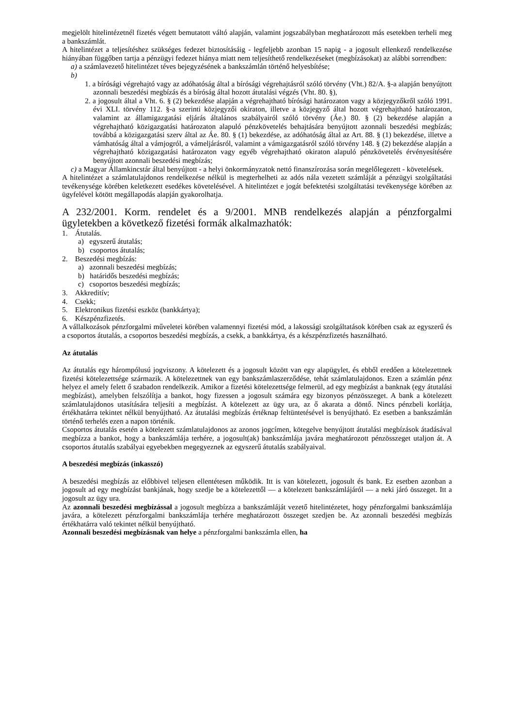megjelölt hitelintézetnél fizetés végett bemutatott váltó alapján, valamint jogszabályban meghatározott más esetekben terheli meg a bankszámlát.
A hitelintézet a teljesítéshez szükséges fedezet biztosításáig - legfeljebb azonban 15 napig - a jogosult ellenkező rendelkezése hiányában függőben tartja a pénzügyi fedezet hiánya miatt nem teljesíthető rendelkezéseket (megbízásokat) az alábbi sorrendben:
a) a számlavezető hitelintézet téves bejegyzésének a bankszámlán történő helyesbítése;
b)
1. a bírósági végrehajtó vagy az adóhatóság által a bírósági végrehajtásról szóló törvény (Vht.) 82/A. §-a alapján benyújtott azonnali beszedési megbízás és a bíróság által hozott átutalási végzés (Vht. 80. §),
2. a jogosult által a Vht. 6. § (2) bekezdése alapján a végrehajtható bírósági határozaton vagy a közjegyzőkről szóló 1991. évi XLI. törvény 112. §-a szerinti közjegyzői okiraton, illetve a közjegyző által hozott végrehajtható határozaton, valamint az államigazgatási eljárás általános szabályairól szóló törvény (Áe.) 80. § (2) bekezdése alapján a végrehajtható közigazgatási határozaton alapuló pénzkövetelés behajtására benyújtott azonnali beszedési megbízás; továbbá a közigazgatási szerv által az Áe. 80. § (1) bekezdése, az adóhatóság által az Art. 88. § (1) bekezdése, illetve a vámhatóság által a vámjogról, a vámeljárásról, valamint a vámigazgatásról szóló törvény 148. § (2) bekezdése alapján a végrehajtható közigazgatási határozaton vagy egyéb végrehajtható okiraton alapuló pénzkövetelés érvényesítésére benyújtott azonnali beszedési megbízás;
c) a Magyar Államkincstár által benyújtott - a helyi önkormányzatok nettó finanszírozása során megelőlegezett - követelések.
A hitelintézet a számlatulajdonos rendelkezése nélkül is megterhelheti az adós nála vezetett számláját a pénzügyi szolgáltatási tevékenysége körében keletkezett esedékes követelésével. A hitelintézet e jogát befektetési szolgáltatási tevékenysége körében az ügyfelével kötött megállapodás alapján gyakorolhatja.
A 232/2001. Korm. rendelet és a 9/2001. MNB rendelkezés alapján a pénzforgalmi ügyletekben a következő fizetési formák alkalmazhatók:
1. Átutalás.
a) egyszerű átutalás;
b) csoportos átutalás;
2. Beszedési megbízás:
a) azonnali beszedési megbízás;
b) határidős beszedési megbízás;
c) csoportos beszedési megbízás;
3. Akkreditív;
4. Csekk;
5. Elektronikus fizetési eszköz (bankkártya);
6. Készpénzfizetés.
A vállalkozások pénzforgalmi műveletei körében valamennyi fizetési mód, a lakossági szolgáltatások körében csak az egyszerű és a csoportos átutalás, a csoportos beszedési megbízás, a csekk, a bankkártya, és a készpénzfizetés használható.
Az átutalás
Az átutalás egy hárompólusú jogviszony. A kötelezett és a jogosult között van egy alapügylet, és ebből eredően a kötelezettnek fizetési kötelezettsége származik. A kötelezettnek van egy bankszámlaszerződése, tehát számlatulajdonos. Ezen a számlán pénz helyez el amely felett ő szabadon rendelkezik. Amikor a fizetési kötelezettsége felmerül, ad egy megbízást a banknak (egy átutalási megbízást), amelyben felszólítja a bankot, hogy fizessen a jogosult számára egy bizonyos pénzösszeget. A bank a kötelezett számlatulajdonos utasítására teljesíti a megbízást. A kötelezett az ügy ura, az ő akarata a döntő. Nincs pénzbeli korlátja, értékhatárra tekintet nélkül benyújtható. Az átutalási megbízás értéknap feltüntetésével is benyújtható. Ez esetben a bankszámlán történő terhelés ezen a napon történik.
Csoportos átutalás esetén a kötelezett számlatulajdonos az azonos jogcímen, kötegelve benyújtott átutalási megbízások átadásával megbízza a bankot, hogy a bankszámlája terhére, a jogosult(ak) bankszámlája javára meghatározott pénzösszeget utaljon át. A csoportos átutalás szabályai egyebekben megegyeznek az egyszerű átutalás szabályaival.
A beszedési megbízás (inkasszó)
A beszedési megbízás az előbbivel teljesen ellentétesen működik. Itt is van kötelezett, jogosult és bank. Ez esetben azonban a jogosult ad egy megbízást bankjának, hogy szedje be a kötelezettől — a kötelezett bankszámlájáról — a neki járó összeget. Itt a jogosult az ügy ura.
Az azonnali beszedési megbízással a jogosult megbízza a bankszámláját vezető hitelintézetet, hogy pénzforgalmi bankszámlája javára, a kötelezett pénzforgalmi bankszámlája terhére meghatározott összeget szedjen be. Az azonnali beszedési megbízás értékhatárra való tekintet nélkül benyújtható.
Azonnali beszedési megbízásnak van helye a pénzforgalmi bankszámla ellen, ha